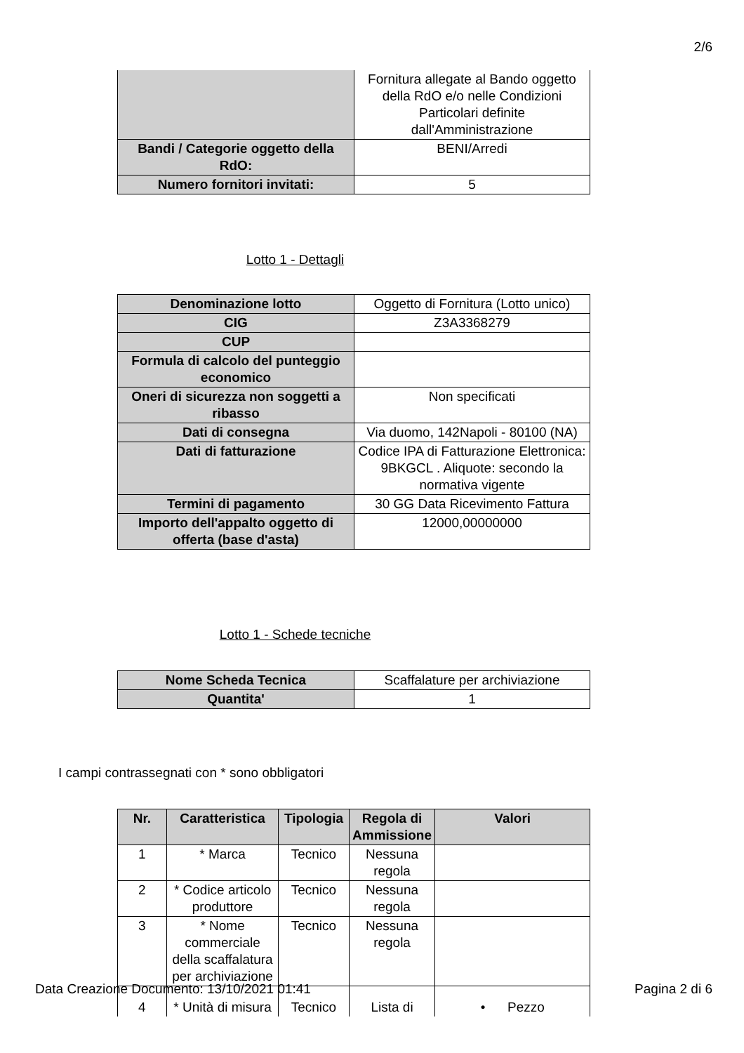2/6
| | Fornitura allegate al Bando oggetto della RdO e/o nelle Condizioni Particolari definite dall'Amministrazione |
| Bandi / Categorie oggetto della RdO: | BENI/Arredi |
| Numero fornitori invitati: | 5 |
Lotto 1 - Dettagli
| Denominazione lotto | Oggetto di Fornitura (Lotto unico) |
| CIG | Z3A3368279 |
| CUP | |
| Formula di calcolo del punteggio economico | |
| Oneri di sicurezza non soggetti a ribasso | Non specificati |
| Dati di consegna | Via duomo, 142Napoli - 80100 (NA) |
| Dati di fatturazione | Codice IPA di Fatturazione Elettronica: 9BKGCL . Aliquote: secondo la normativa vigente |
| Termini di pagamento | 30 GG Data Ricevimento Fattura |
| Importo dell'appalto oggetto di offerta (base d'asta) | 12000,00000000 |
Lotto 1 - Schede tecniche
| Nome Scheda Tecnica | Scaffalature per archiviazione |
| Quantita' | 1 |
I campi contrassegnati con * sono obbligatori
| Nr. | Caratteristica | Tipologia | Regola di Ammissione | Valori |
| --- | --- | --- | --- | --- |
| 1 | * Marca | Tecnico | Nessuna regola | |
| 2 | * Codice articolo produttore | Tecnico | Nessuna regola | |
| 3 | * Nome commerciale della scaffalatura per archiviazione | Tecnico | Nessuna regola | |
| 4 | * Unità di misura | Tecnico | Lista di | • Pezzo |
Data Creazione Documento: 13/10/2021 01:41 Pagina 2 di 6